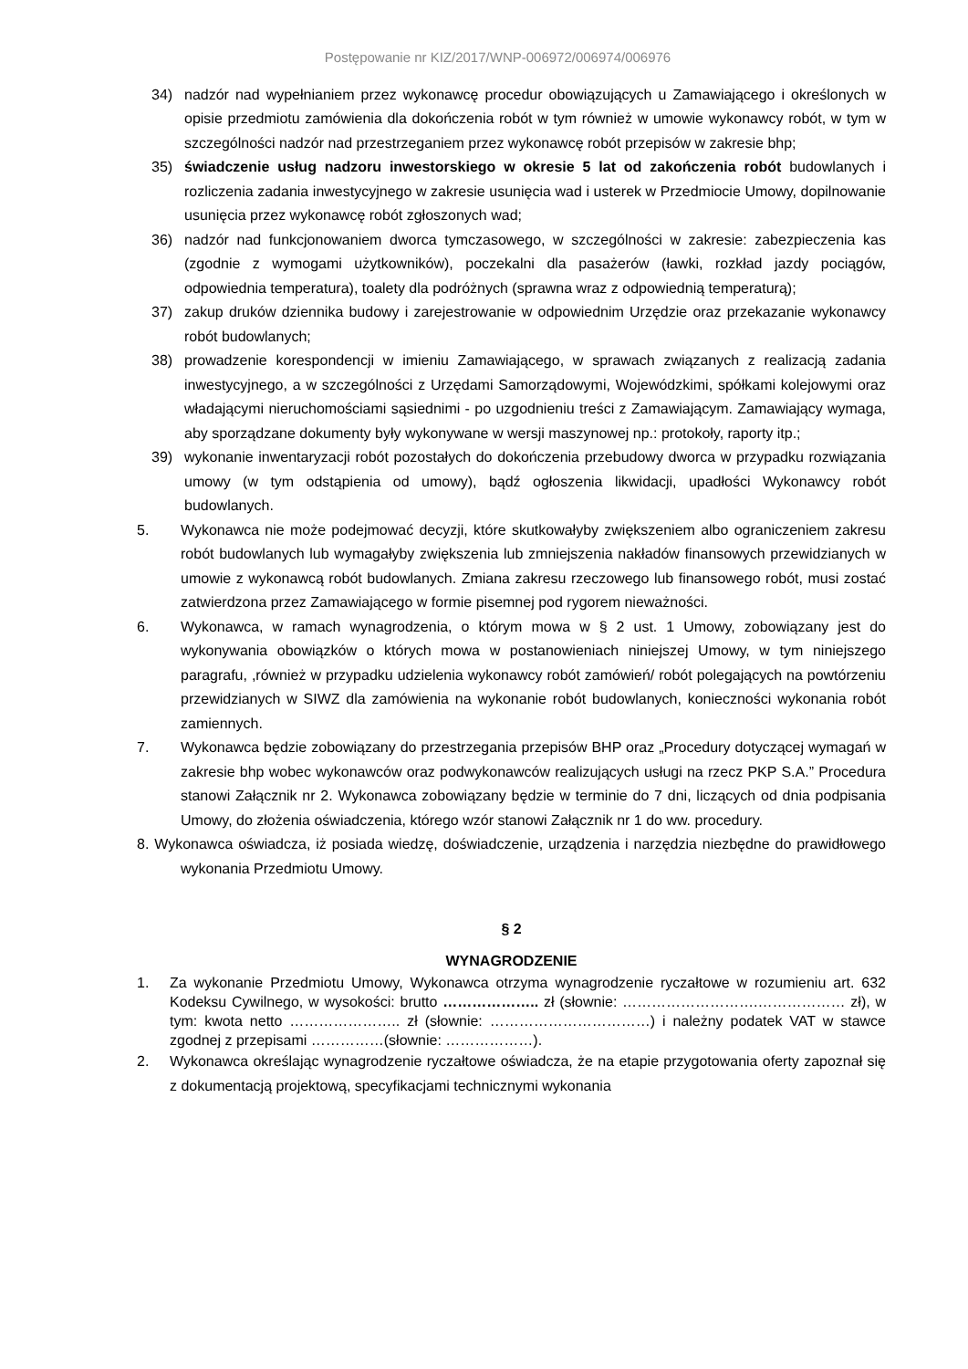Postępowanie nr KIZ/2017/WNP-006972/006974/006976
34) nadzór nad wypełnianiem przez wykonawcę procedur obowiązujących u Zamawiającego i określonych w opisie przedmiotu zamówienia dla dokończenia robót w tym również w umowie wykonawcy robót, w tym w szczególności nadzór nad przestrzeganiem przez wykonawcę robót przepisów w zakresie bhp;
35) świadczenie usług nadzoru inwestorskiego w okresie 5 lat od zakończenia robót budowlanych i rozliczenia zadania inwestycyjnego w zakresie usunięcia wad i usterek w Przedmiocie Umowy, dopilnowanie usunięcia przez wykonawcę robót zgłoszonych wad;
36) nadzór nad funkcjonowaniem dworca tymczasowego, w szczególności w zakresie: zabezpieczenia kas (zgodnie z wymogami użytkowników), poczekalni dla pasażerów (ławki, rozkład jazdy pociągów, odpowiednia temperatura), toalety dla podróżnych (sprawna wraz z odpowiednią temperaturą);
37) zakup druków dziennika budowy i zarejestrowanie w odpowiednim Urzędzie oraz przekazanie wykonawcy robót budowlanych;
38) prowadzenie korespondencji w imieniu Zamawiającego, w sprawach związanych z realizacją zadania inwestycyjnego, a w szczególności z Urzędami Samorządowymi, Wojewódzkimi, spółkami kolejowymi oraz władającymi nieruchomościami sąsiednimi - po uzgodnieniu treści z Zamawiającym. Zamawiający wymaga, aby sporządzane dokumenty były wykonywane w wersji maszynowej np.: protokoły, raporty itp.;
39) wykonanie inwentaryzacji robót pozostałych do dokończenia przebudowy dworca w przypadku rozwiązania umowy (w tym odstąpienia od umowy), bądź ogłoszenia likwidacji, upadłości Wykonawcy robót budowlanych.
5. Wykonawca nie może podejmować decyzji, które skutkowałyby zwiększeniem albo ograniczeniem zakresu robót budowlanych lub wymagałyby zwiększenia lub zmniejszenia nakładów finansowych przewidzianych w umowie z wykonawcą robót budowlanych. Zmiana zakresu rzeczowego lub finansowego robót, musi zostać zatwierdzona przez Zamawiającego w formie pisemnej pod rygorem nieważności.
6. Wykonawca, w ramach wynagrodzenia, o którym mowa w § 2 ust. 1 Umowy, zobowiązany jest do wykonywania obowiązków o których mowa w postanowieniach niniejszej Umowy, w tym niniejszego paragrafu, ,również w przypadku udzielenia wykonawcy robót zamówień/ robót polegających na powtórzeniu przewidzianych w SIWZ dla zamówienia na wykonanie robót budowlanych, konieczności wykonania robót zamiennych.
7. Wykonawca będzie zobowiązany do przestrzegania przepisów BHP oraz „Procedury dotyczącej wymagań w zakresie bhp wobec wykonawców oraz podwykonawców realizujących usługi na rzecz PKP S.A.” Procedura stanowi Załącznik nr 2. Wykonawca zobowiązany będzie w terminie do 7 dni, liczących od dnia podpisania Umowy, do złożenia oświadczenia, którego wzór stanowi Załącznik nr 1 do ww. procedury.
8. Wykonawca oświadcza, iż posiada wiedzę, doświadczenie, urządzenia i narzędzia niezbędne do prawidłowego wykonania Przedmiotu Umowy.
§ 2
WYNAGRODZENIE
1. Za wykonanie Przedmiotu Umowy, Wykonawca otrzyma wynagrodzenie ryczałtowe w rozumieniu art. 632 Kodeksu Cywilnego, w wysokości: brutto ……………….. zł (słownie: ……………………….……………… zł), w tym: kwota netto ………………….. zł (słownie: ……………………………) i należny podatek VAT w stawce zgodnej z przepisami ……………(słownie: ………………).
2. Wykonawca określając wynagrodzenie ryczałtowe oświadcza, że na etapie przygotowania oferty zapoznał się z dokumentacją projektową, specyfikacjami technicznymi wykonania